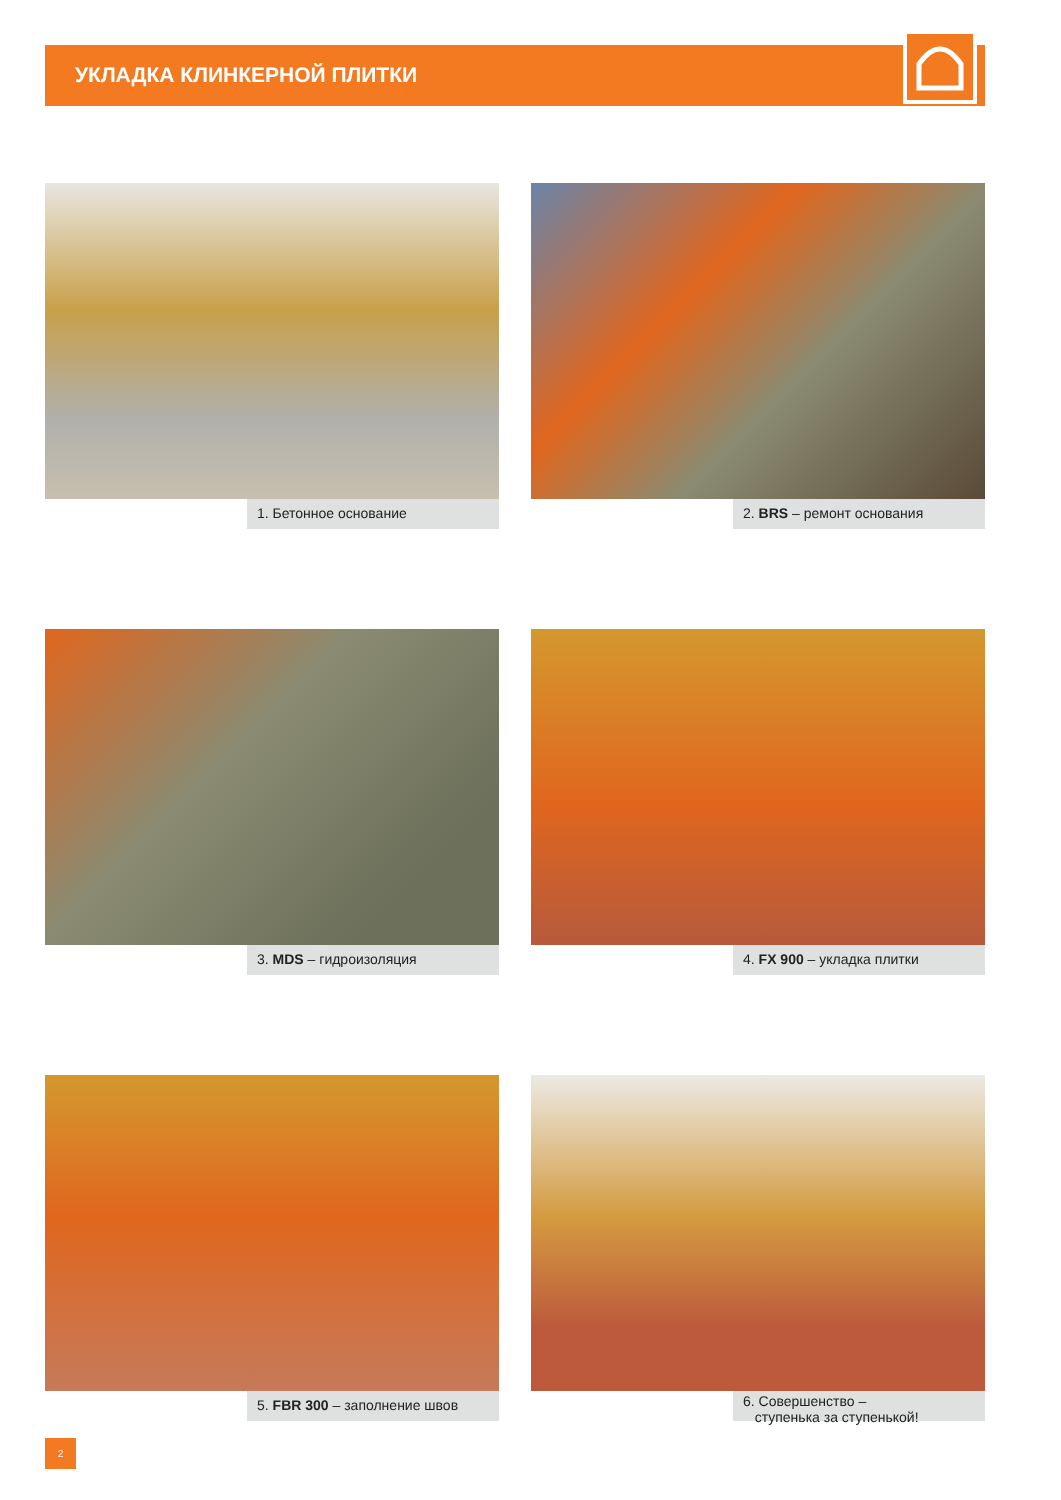УКЛАДКА КЛИНКЕРНОЙ ПЛИТКИ
1. Бетонное основание
2. BRS – ремонт основания
3. MDS – гидроизоляция
4. FX 900 – укладка плитки
5. FBR 300 – заполнение швов
6. Совершенство –
ступенька за ступенькой!
2